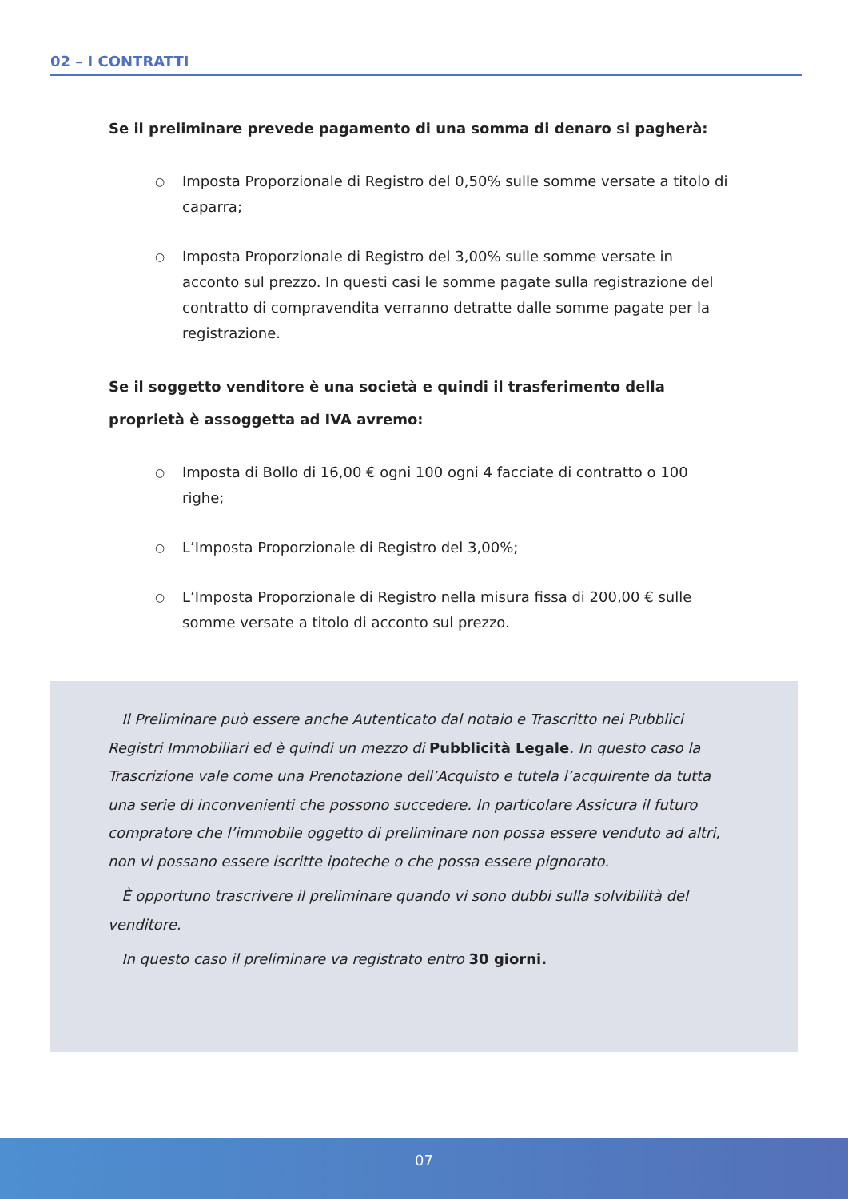02 – I CONTRATTI
Se il preliminare prevede pagamento di una somma di denaro si pagherà:
○ Imposta Proporzionale di Registro del 0,50% sulle somme versate a titolo di caparra;
○ Imposta Proporzionale di Registro del 3,00% sulle somme versate in acconto sul prezzo. In questi casi le somme pagate sulla registrazione del contratto di compravendita verranno detratte dalle somme pagate per la registrazione.
Se il soggetto venditore è una società e quindi il trasferimento della proprietà è assoggetta ad IVA avremo:
○ Imposta di Bollo di 16,00 € ogni 100 ogni 4 facciate di contratto o 100 righe;
○ L’Imposta Proporzionale di Registro del 3,00%;
○ L’Imposta Proporzionale di Registro nella misura fissa di 200,00 € sulle somme versate a titolo di acconto sul prezzo.
Il Preliminare può essere anche Autenticato dal notaio e Trascritto nei Pubblici Registri Immobiliari ed è quindi un mezzo di Pubblicità Legale. In questo caso la Trascrizione vale come una Prenotazione dell’Acquisto e tutela l’acquirente da tutta una serie di inconvenienti che possono succedere. In particolare Assicura il futuro compratore che l’immobile oggetto di preliminare non possa essere venduto ad altri, non vi possano essere iscritte ipoteche o che possa essere pignorato.
È opportuno trascrivere il preliminare quando vi sono dubbi sulla solvibilità del venditore.
In questo caso il preliminare va registrato entro 30 giorni.
07